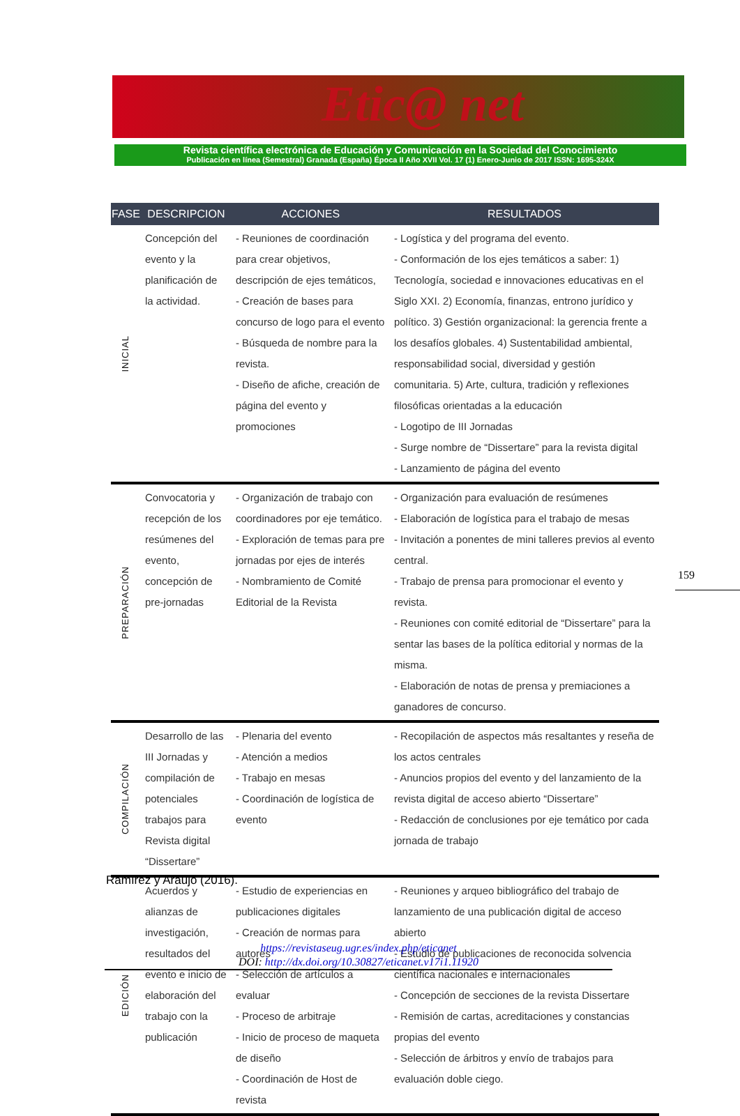Etic@ net
Revista científica electrónica de Educación y Comunicación en la Sociedad del Conocimiento
Publicación en línea (Semestral) Granada (España) Época II Año XVII Vol. 17 (1) Enero-Junio de 2017 ISSN: 1695-324X
| FASE | DESCRIPCION | ACCIONES | RESULTADOS |
| --- | --- | --- | --- |
| INICIAL | Concepción del evento y la planificación de la actividad. | - Reuniones de coordinación para crear objetivos, descripción de ejes temáticos, - Creación de bases para concurso de logo para el evento - Búsqueda de nombre para la revista. - Diseño de afiche, creación de página del evento y promociones | - Logística y del programa del evento. - Conformación de los ejes temáticos a saber: 1) Tecnología, sociedad e innovaciones educativas en el Siglo XXI. 2) Economía, finanzas, entrono jurídico y político. 3) Gestión organizacional: la gerencia frente a los desafíos globales. 4) Sustentabilidad ambiental, responsabilidad social, diversidad y gestión comunitaria. 5) Arte, cultura, tradición y reflexiones filosóficas orientadas a la educación - Logotipo de III Jornadas - Surge nombre de “Dissertare” para la revista digital - Lanzamiento de página del evento |
| PREPARACIÓN | Convocatoria y recepción de los resúmenes del evento, concepción de pre-jornadas | - Organización de trabajo con coordinadores por eje temático. - Exploración de temas para pre jornadas por ejes de interés - Nombramiento de Comité Editorial de la Revista | - Organización para evaluación de resúmenes - Elaboración de logística para el trabajo de mesas - Invitación a ponentes de mini talleres previos al evento central. - Trabajo de prensa para promocionar el evento y revista. - Reuniones con comité editorial de “Dissertare” para la sentar las bases de la política editorial y normas de la misma. - Elaboración de notas de prensa y premiaciones a ganadores de concurso. |
| COMPILACIÓN | Desarrollo de las III Jornadas y compilación de potenciales trabajos para Revista digital “Dissertare” | - Plenaria del evento - Atención a medios - Trabajo en mesas - Coordinación de logística de evento | - Recopilación de aspectos más resaltantes y reseña de los actos centrales - Anuncios propios del evento y del lanzamiento de la revista digital de acceso abierto “Dissertare” - Redacción de conclusiones por eje temático por cada jornada de trabajo |
| EDICIÓN | Acuerdos y alianzas de investigación, resultados del evento e inicio de elaboración del trabajo con la publicación | - Estudio de experiencias en publicaciones digitales - Creación de normas para autores - Selección de artículos a evaluar - Proceso de arbitraje - Inicio de proceso de maqueta de diseño - Coordinación de Host de revista | - Reuniones y arqueo bibliográfico del trabajo de lanzamiento de una publicación digital de acceso abierto - Estudio de publicaciones de reconocida solvencia científica nacionales e internacionales - Concepción de secciones de la revista Dissertare - Remisión de cartas, acreditaciones y constancias propias del evento - Selección de árbitros y envío de trabajos para evaluación doble ciego. |
159
Ramírez y Araujo (2016).
https://revistaseug.ugr.es/index.php/eticanet
DOI: http://dx.doi.org/10.30827/eticanet.v17i1.11920